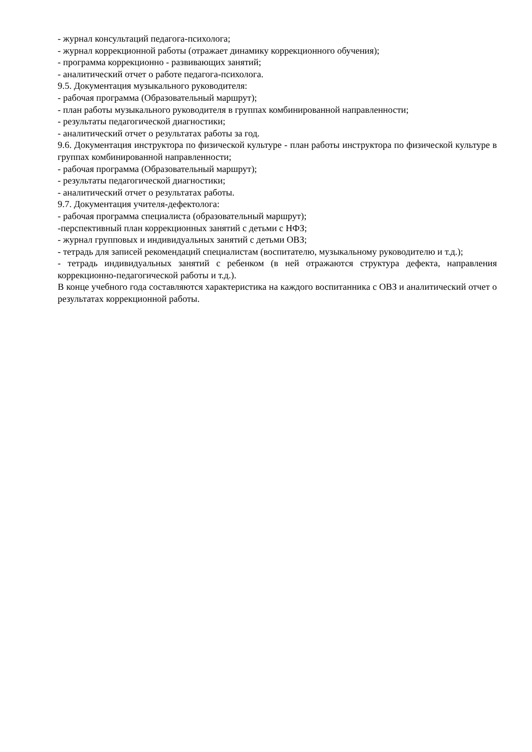- журнал консультаций педагога-психолога;
- журнал коррекционной работы (отражает динамику коррекционного обучения);
- программа коррекционно - развивающих занятий;
- аналитический отчет о работе педагога-психолога.
9.5. Документация музыкального руководителя:
- рабочая программа (Образовательный маршрут);
- план работы музыкального руководителя в группах комбинированной направленности;
- результаты педагогической диагностики;
- аналитический отчет о результатах работы за год.
9.6. Документация инструктора по физической культуре - план работы инструктора по физической культуре в группах комбинированной направленности;
- рабочая программа (Образовательный маршрут);
- результаты педагогической диагностики;
- аналитический отчет о результатах работы.
9.7. Документация учителя-дефектолога:
- рабочая программа специалиста (образовательный маршрут);
-перспективный план коррекционных занятий с детьми с НФЗ;
- журнал групповых и индивидуальных занятий с детьми ОВЗ;
- тетрадь для записей рекомендаций специалистам (воспитателю, музыкальному руководителю и т.д.);
- тетрадь индивидуальных занятий с ребенком (в ней отражаются структура дефекта, направления коррекционно-педагогической работы и т.д.).
В конце учебного года составляются характеристика на каждого воспитанника с ОВЗ и аналитический отчет о результатах коррекционной работы.